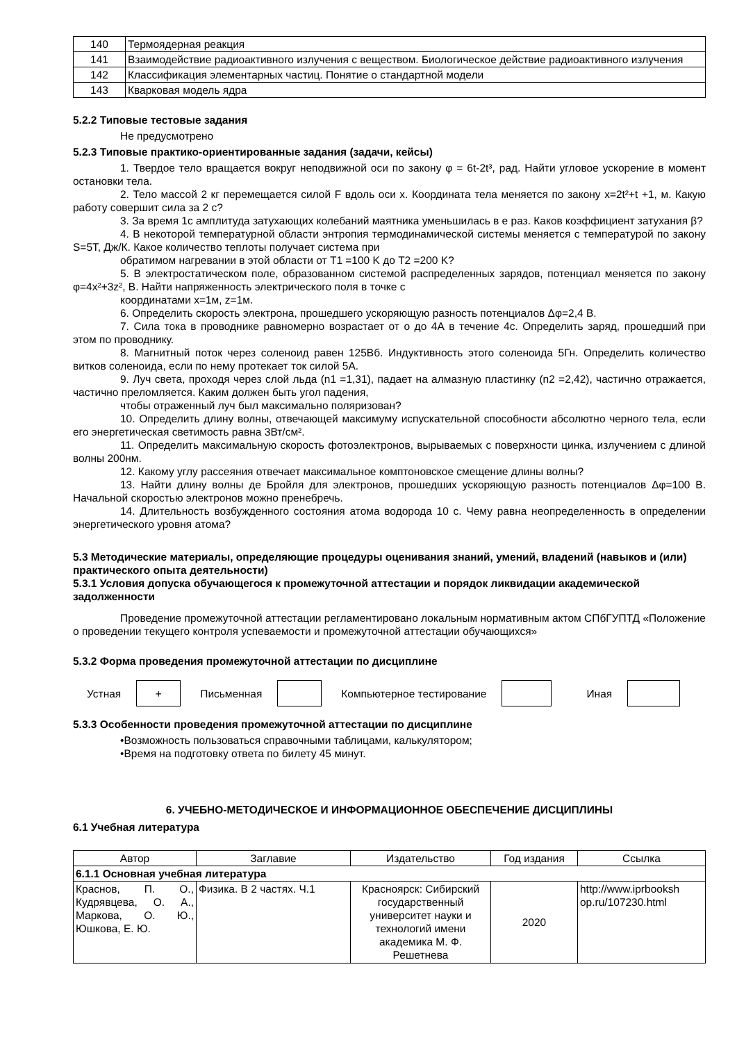| 140 | Термоядерная реакция |
| 141 | Взаимодействие радиоактивного излучения с веществом. Биологическое действие радиоактивного излучения |
| 142 | Классификация элементарных частиц. Понятие о стандартной модели |
| 143 | Кварковая модель ядра |
5.2.2 Типовые тестовые задания
Не предусмотрено
5.2.3 Типовые практико-ориентированные задания (задачи, кейсы)
1. Твердое тело вращается вокруг неподвижной оси по закону φ = 6t-2t³, рад. Найти угловое ускорение в момент остановки тела.
2. Тело массой 2 кг перемещается силой F вдоль оси x. Координата тела меняется по закону x=2t²+t +1, м. Какую работу совершит сила за 2 с?
3. За время 1с амплитуда затухающих колебаний маятника уменьшилась в е раз. Каков коэффициент затухания β?
4. В некоторой температурной области энтропия термодинамической системы меняется с температурой по закону S=5T, Дж/К. Какое количество теплоты получает система при
обратимом нагревании в этой области от T1 =100 K до T2 =200 K?
5. В электростатическом поле, образованном системой распределенных зарядов, потенциал меняется по закону φ=4x²+3z², В. Найти напряженность электрического поля в точке с
координатами x=1м, z=1м.
6. Определить скорость электрона, прошедшего ускоряющую разность потенциалов Δφ=2,4 В.
7. Сила тока в проводнике равномерно возрастает от о до 4А в течение 4с. Определить заряд, прошедший при этом по проводнику.
8. Магнитный поток через соленоид равен 125Вб. Индуктивность этого соленоида 5Гн. Определить количество витков соленоида, если по нему протекает ток силой 5А.
9. Луч света, проходя через слой льда (n1 =1,31), падает на алмазную пластинку (n2 =2,42), частично отражается, частично преломляется. Каким должен быть угол падения,
чтобы отраженный луч был максимально поляризован?
10. Определить длину волны, отвечающей максимуму испускательной способности абсолютно черного тела, если его энергетическая светимость равна 3Вт/см².
11. Определить максимальную скорость фотоэлектронов, вырываемых с поверхности цинка, излучением с длиной волны 200нм.
12. Какому углу рассеяния отвечает максимальное комптоновское смещение длины волны?
13. Найти длину волны де Бройля для электронов, прошедших ускоряющую разность потенциалов Δφ=100 В. Начальной скоростью электронов можно пренебречь.
14. Длительность возбужденного состояния атома водорода 10 с. Чему равна неопределенность в определении энергетического уровня атома?
5.3 Методические материалы, определяющие процедуры оценивания знаний, умений, владений (навыков и (или) практического опыта деятельности)
5.3.1 Условия допуска обучающегося к промежуточной аттестации и порядок ликвидации академической задолженности
Проведение промежуточной аттестации регламентировано локальным нормативным актом СПбГУПТД «Положение о проведении текущего контроля успеваемости и промежуточной аттестации обучающихся»
5.3.2 Форма проведения промежуточной аттестации по дисциплине
Устная
+
Письменная Компьютерное тестирование Иная
5.3.3 Особенности проведения промежуточной аттестации по дисциплине
•Возможность пользоваться справочными таблицами, калькулятором;
•Время на подготовку ответа по билету 45 минут.
6. УЧЕБНО-МЕТОДИЧЕСКОЕ И ИНФОРМАЦИОННОЕ ОБЕСПЕЧЕНИЕ ДИСЦИПЛИНЫ
6.1 Учебная литература
| Автор | Заглавие | Издательство | Год издания | Ссылка |
| --- | --- | --- | --- | --- |
| 6.1.1 Основная учебная литература | | | | |
| Краснов, П. О., Кудрявцева, О. А., Маркова, О. Ю., Юшкова, Е. Ю. | Физика. В 2 частях. Ч.1 | Красноярск: Сибирский государственный университет науки и технологий имени академика М. Ф. Решетнева | 2020 | http://www.iprbooksh op.ru/107230.html |